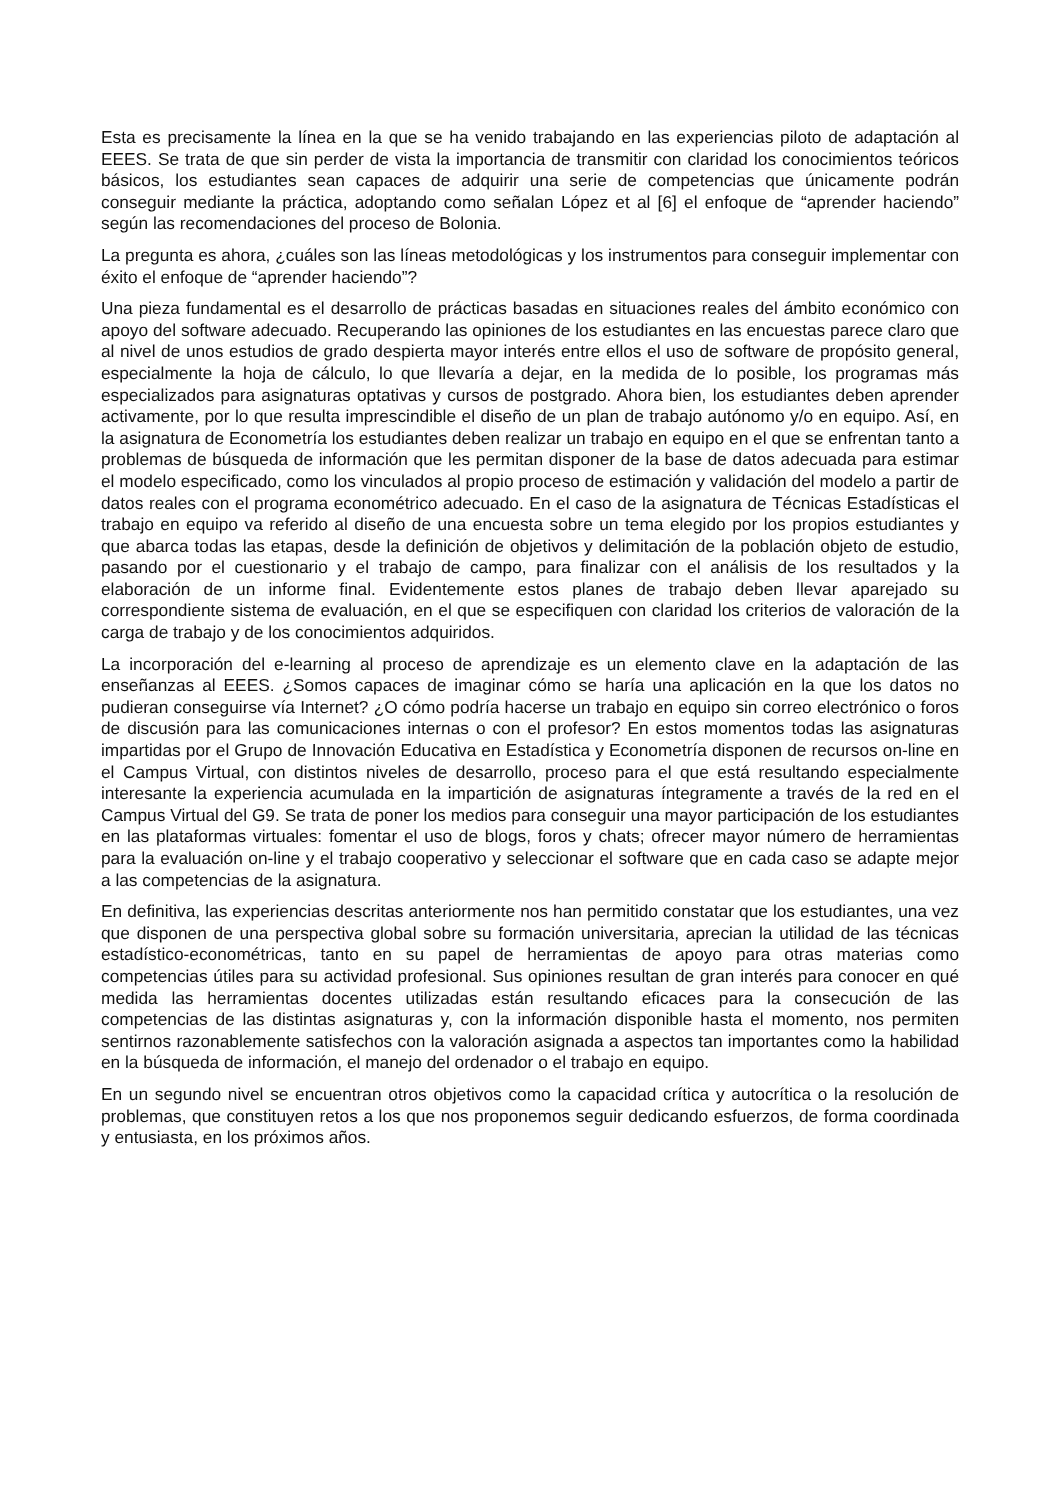Esta es precisamente la línea en la que se ha venido trabajando en las experiencias piloto de adaptación al EEES. Se trata de que sin perder de vista la importancia de transmitir con claridad los conocimientos teóricos básicos, los estudiantes sean capaces de adquirir una serie de competencias que únicamente podrán conseguir mediante la práctica, adoptando como señalan López et al [6] el enfoque de “aprender haciendo” según las recomendaciones del proceso de Bolonia.
La pregunta es ahora, ¿cuáles son las líneas metodológicas y los instrumentos para conseguir implementar con éxito el enfoque de “aprender haciendo”?
Una pieza fundamental es el desarrollo de prácticas basadas en situaciones reales del ámbito económico con apoyo del software adecuado. Recuperando las opiniones de los estudiantes en las encuestas parece claro que al nivel de unos estudios de grado despierta mayor interés entre ellos el uso de software de propósito general, especialmente la hoja de cálculo, lo que llevaría a dejar, en la medida de lo posible, los programas más especializados para asignaturas optativas y cursos de postgrado. Ahora bien, los estudiantes deben aprender activamente, por lo que resulta imprescindible el diseño de un plan de trabajo autónomo y/o en equipo. Así, en la asignatura de Econometría los estudiantes deben realizar un trabajo en equipo en el que se enfrentan tanto a problemas de búsqueda de información que les permitan disponer de la base de datos adecuada para estimar el modelo especificado, como los vinculados al propio proceso de estimación y validación del modelo a partir de datos reales con el programa econométrico adecuado. En el caso de la asignatura de Técnicas Estadísticas el trabajo en equipo va referido al diseño de una encuesta sobre un tema elegido por los propios estudiantes y que abarca todas las etapas, desde la definición de objetivos y delimitación de la población objeto de estudio, pasando por el cuestionario y el trabajo de campo, para finalizar con el análisis de los resultados y la elaboración de un informe final. Evidentemente estos planes de trabajo deben llevar aparejado su correspondiente sistema de evaluación, en el que se especifiquen con claridad los criterios de valoración de la carga de trabajo y de los conocimientos adquiridos.
La incorporación del e-learning al proceso de aprendizaje es un elemento clave en la adaptación de las enseñanzas al EEES. ¿Somos capaces de imaginar cómo se haría una aplicación en la que los datos no pudieran conseguirse vía Internet? ¿O cómo podría hacerse un trabajo en equipo sin correo electrónico o foros de discusión para las comunicaciones internas o con el profesor? En estos momentos todas las asignaturas impartidas por el Grupo de Innovación Educativa en Estadística y Econometría disponen de recursos on-line en el Campus Virtual, con distintos niveles de desarrollo, proceso para el que está resultando especialmente interesante la experiencia acumulada en la impartición de asignaturas íntegramente a través de la red en el Campus Virtual del G9. Se trata de poner los medios para conseguir una mayor participación de los estudiantes en las plataformas virtuales: fomentar el uso de blogs, foros y chats; ofrecer mayor número de herramientas para la evaluación on-line y el trabajo cooperativo y seleccionar el software que en cada caso se adapte mejor a las competencias de la asignatura.
En definitiva, las experiencias descritas anteriormente nos han permitido constatar que los estudiantes, una vez que disponen de una perspectiva global sobre su formación universitaria, aprecian la utilidad de las técnicas estadístico-econométricas, tanto en su papel de herramientas de apoyo para otras materias como competencias útiles para su actividad profesional. Sus opiniones resultan de gran interés para conocer en qué medida las herramientas docentes utilizadas están resultando eficaces para la consecución de las competencias de las distintas asignaturas y, con la información disponible hasta el momento, nos permiten sentirnos razonablemente satisfechos con la valoración asignada a aspectos tan importantes como la habilidad en la búsqueda de información, el manejo del ordenador o el trabajo en equipo.
En un segundo nivel se encuentran otros objetivos como la capacidad crítica y autocrítica o la resolución de problemas, que constituyen retos a los que nos proponemos seguir dedicando esfuerzos, de forma coordinada y entusiasta, en los próximos años.